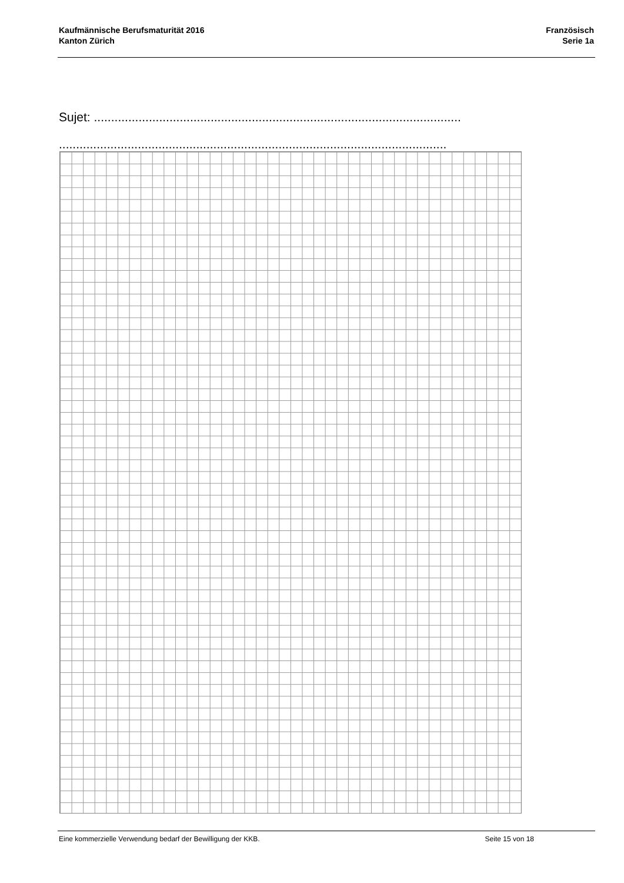Kaufmännische Berufsmaturität 2016
Kanton Zürich
Französisch
Serie 1a
Sujet: ...........................................................................................................
.................................................................................................................
Eine kommerzielle Verwendung bedarf der Bewilligung der KKB. Seite 15 von 18